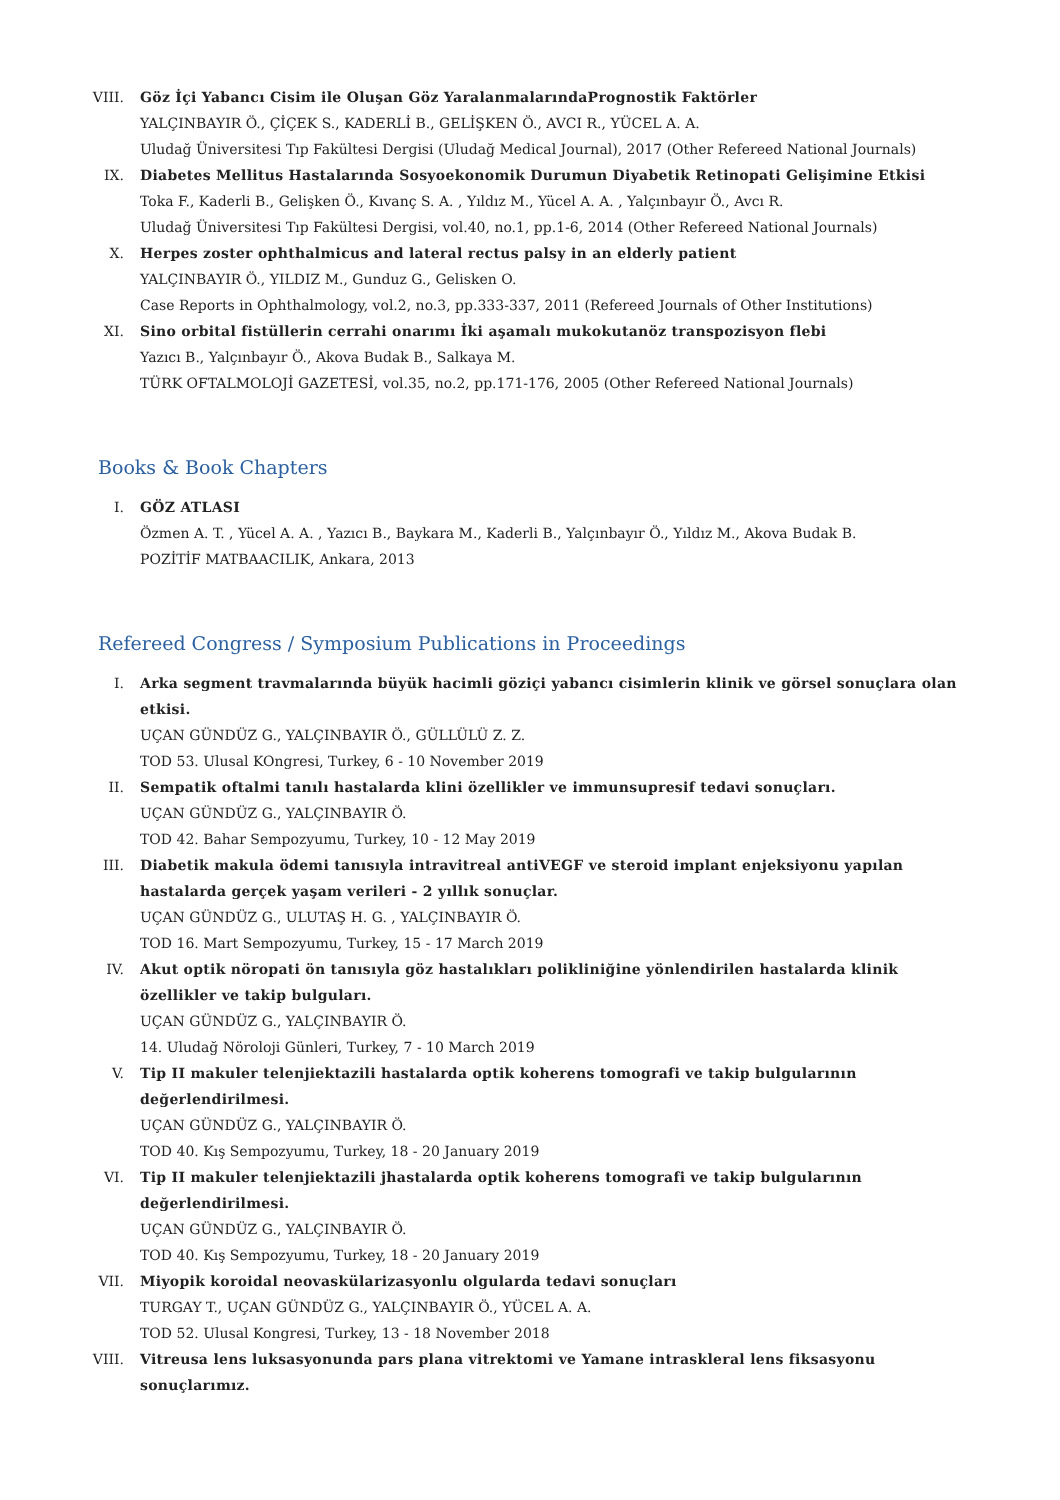VIII. Göz İçi Yabancı Cisim ile Oluşan Göz YaralanmalarındaPrognostik Faktörler
YALÇINBAYIR Ö., ÇİÇEK S., KADERLİ B., GELİŞKEN Ö., AVCI R., YÜCEL A. A.
Uludağ Üniversitesi Tıp Fakültesi Dergisi (Uludağ Medical Journal), 2017 (Other Refereed National Journals)
IX. Diabetes Mellitus Hastalarında Sosyoekonomik Durumun Diyabetik Retinopati Gelişimine Etkisi
Toka F., Kaderli B., Gelişken Ö., Kıvanç S. A. , Yıldız M., Yücel A. A. , Yalçınbayır Ö., Avcı R.
Uludağ Üniversitesi Tıp Fakültesi Dergisi, vol.40, no.1, pp.1-6, 2014 (Other Refereed National Journals)
X. Herpes zoster ophthalmicus and lateral rectus palsy in an elderly patient
YALÇINBAYIR Ö., YILDIZ M., Gunduz G., Gelisken O.
Case Reports in Ophthalmology, vol.2, no.3, pp.333-337, 2011 (Refereed Journals of Other Institutions)
XI. Sino orbital fistüllerin cerrahi onarımı İki aşamalı mukokutanöz transpozisyon flebi
Yazıcı B., Yalçınbayır Ö., Akova Budak B., Salkaya M.
TÜRK OFTALMOLOJİ GAZETESİ, vol.35, no.2, pp.171-176, 2005 (Other Refereed National Journals)
Books & Book Chapters
I. GÖZ ATLASI
Özmen A. T. , Yücel A. A. , Yazıcı B., Baykara M., Kaderli B., Yalçınbayır Ö., Yıldız M., Akova Budak B.
POZİTİF MATBAACILIK, Ankara, 2013
Refereed Congress / Symposium Publications in Proceedings
I. Arka segment travmalarında büyük hacimli göziçi yabancı cisimlerin klinik ve görsel sonuçlara olan etkisi.
UÇAN GÜNDÜZ G., YALÇINBAYIR Ö., GÜLLÜLÜ Z. Z.
TOD 53. Ulusal KOngresi, Turkey, 6 - 10 November 2019
II. Sempatik oftalmi tanılı hastalarda klini özellikler ve immunsupresif tedavi sonuçları.
UÇAN GÜNDÜZ G., YALÇINBAYIR Ö.
TOD 42. Bahar Sempozyumu, Turkey, 10 - 12 May 2019
III. Diabetik makula ödemi tanısıyla intravitreal antiVEGF ve steroid implant enjeksiyonu yapılan hastalarda gerçek yaşam verileri - 2 yıllık sonuçlar.
UÇAN GÜNDÜZ G., ULUTAŞ H. G. , YALÇINBAYIR Ö.
TOD 16. Mart Sempozyumu, Turkey, 15 - 17 March 2019
IV. Akut optik nöropati ön tanısıyla göz hastalıkları polikliniğine yönlendirilen hastalarda klinik özellikler ve takip bulguları.
UÇAN GÜNDÜZ G., YALÇINBAYIR Ö.
14. Uludağ Nöroloji Günleri, Turkey, 7 - 10 March 2019
V. Tip II makuler telenjiektazili hastalarda optik koherens tomografi ve takip bulgularının değerlendirilmesi.
UÇAN GÜNDÜZ G., YALÇINBAYIR Ö.
TOD 40. Kış Sempozyumu, Turkey, 18 - 20 January 2019
VI. Tip II makuler telenjiektazili jhastalarda optik koherens tomografi ve takip bulgularının değerlendirilmesi.
UÇAN GÜNDÜZ G., YALÇINBAYIR Ö.
TOD 40. Kış Sempozyumu, Turkey, 18 - 20 January 2019
VII. Miyopik koroidal neovaskülarizasyonlu olgularda tedavi sonuçları
TURGAY T., UÇAN GÜNDÜZ G., YALÇINBAYIR Ö., YÜCEL A. A.
TOD 52. Ulusal Kongresi, Turkey, 13 - 18 November 2018
VIII. Vitreusa lens luksasyonunda pars plana vitrektomi ve Yamane intraskleral lens fiksasyonu sonuçlarımız.